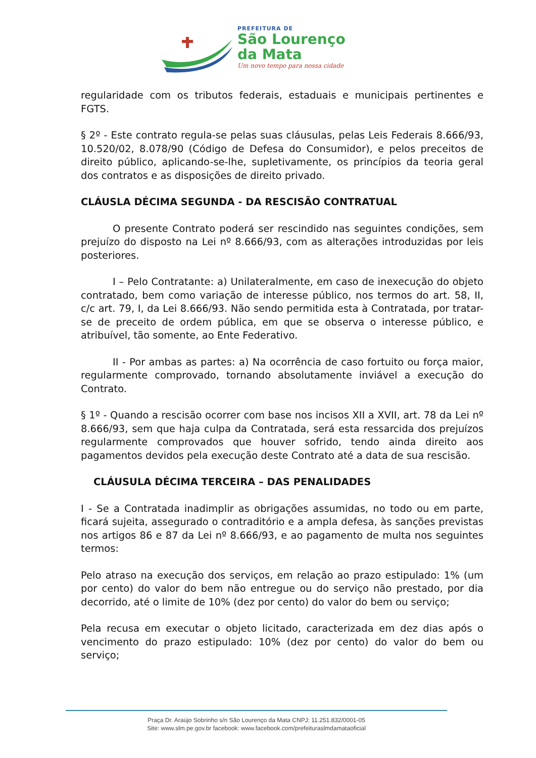PREFEITURA DE
São Lourenço
da Mata
Um novo tempo para nossa cidade
regularidade com os tributos federais, estaduais e municipais pertinentes e FGTS.
§ 2º - Este contrato regula-se pelas suas cláusulas, pelas Leis Federais 8.666/93, 10.520/02, 8.078/90 (Código de Defesa do Consumidor), e pelos preceitos de direito público, aplicando-se-lhe, supletivamente, os princípios da teoria geral dos contratos e as disposições de direito privado.
CLÁUSLA DÉCIMA SEGUNDA - DA RESCISÃO CONTRATUAL
O presente Contrato poderá ser rescindido nas seguintes condições, sem prejuízo do disposto na Lei nº 8.666/93, com as alterações introduzidas por leis posteriores.
I – Pelo Contratante: a) Unilateralmente, em caso de inexecução do objeto contratado, bem como variação de interesse público, nos termos do art. 58, II, c/c art. 79, I, da Lei 8.666/93. Não sendo permitida esta à Contratada, por tratar-se de preceito de ordem pública, em que se observa o interesse público, e atribuível, tão somente, ao Ente Federativo.
II - Por ambas as partes: a) Na ocorrência de caso fortuito ou força maior, regularmente comprovado, tornando absolutamente inviável a execução do Contrato.
§ 1º - Quando a rescisão ocorrer com base nos incisos XII a XVII, art. 78 da Lei nº 8.666/93, sem que haja culpa da Contratada, será esta ressarcida dos prejuízos regularmente comprovados que houver sofrido, tendo ainda direito aos pagamentos devidos pela execução deste Contrato até a data de sua rescisão.
CLÁUSULA DÉCIMA TERCEIRA – DAS PENALIDADES
I - Se a Contratada inadimplir as obrigações assumidas, no todo ou em parte, ficará sujeita, assegurado o contraditório e a ampla defesa, às sanções previstas nos artigos 86 e 87 da Lei nº 8.666/93, e ao pagamento de multa nos seguintes termos:
Pelo atraso na execução dos serviços, em relação ao prazo estipulado: 1% (um por cento) do valor do bem não entregue ou do serviço não prestado, por dia decorrido, até o limite de 10% (dez por cento) do valor do bem ou serviço;
Pela recusa em executar o objeto licitado, caracterizada em dez dias após o vencimento do prazo estipulado: 10% (dez por cento) do valor do bem ou serviço;
Praça Dr. Araújo Sobrinho s/n São Lourenço da Mata CNPJ: 11.251.832/0001-05
Site: www.slm.pe.gov.br facebook: www.facebook.com/prefeituraslmdamataoficial